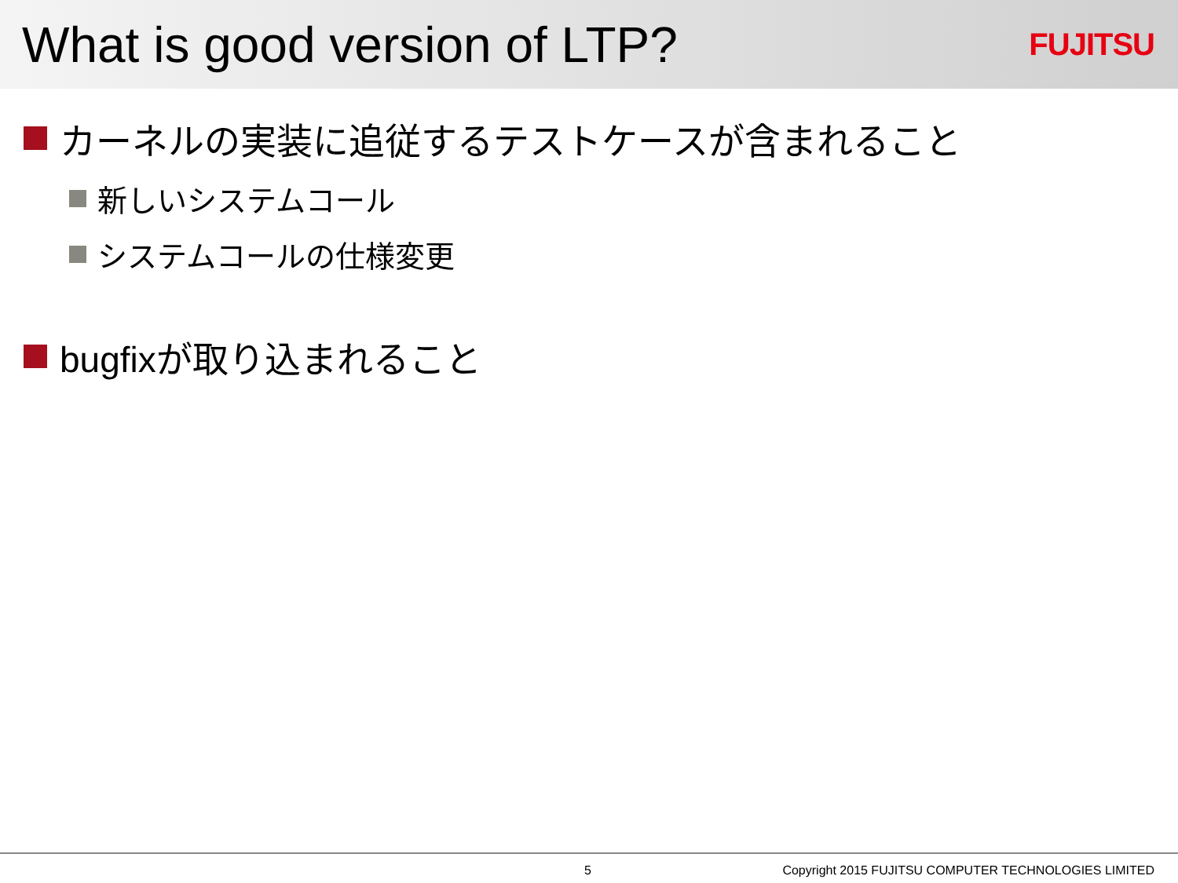What is good version of LTP?
FUJITSU
カーネルの実装に追従するテストケースが含まれること
新しいシステムコール
システムコールの仕様変更
bugfixが取り込まれること
5 Copyright 2015 FUJITSU COMPUTER TECHNOLOGIES LIMITED